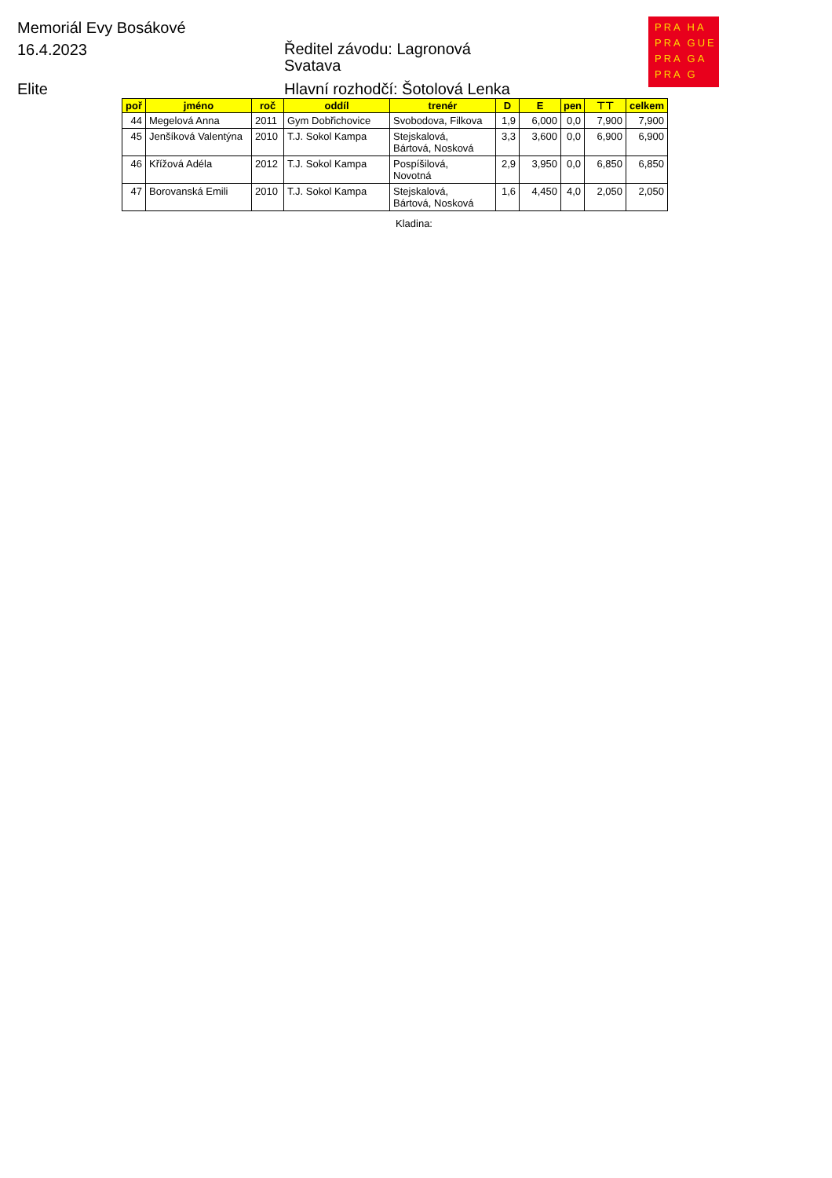Memoriál Evy Bosákové
16.4.2023
Ředitel závodu: Lagronová
Svatava
Elite
Hlavní rozhodčí: Šotolová Lenka
PRA HA
PRA GUE
PRA GA
PRA G
| poř | jméno | roč | oddíl | trenér | D | E | pen | ⊤⊤ | celkem |
| --- | --- | --- | --- | --- | --- | --- | --- | --- | --- |
| 44 | Megelová Anna | 2011 | Gym Dobřichovice | Svobodova, Filkova | 1,9 | 6,000 | 0,0 | 7,900 | 7,900 |
| 45 | Jenšíková Valentýna | 2010 | T.J. Sokol Kampa | Stejskalová, Bártová, Nosková | 3,3 | 3,600 | 0,0 | 6,900 | 6,900 |
| 46 | Křížová Adéla | 2012 | T.J. Sokol Kampa | Pospíšilová, Novotná | 2,9 | 3,950 | 0,0 | 6,850 | 6,850 |
| 47 | Borovanská Emili | 2010 | T.J. Sokol Kampa | Stejskalová, Bártová, Nosková | 1,6 | 4,450 | 4,0 | 2,050 | 2,050 |
Kladina: